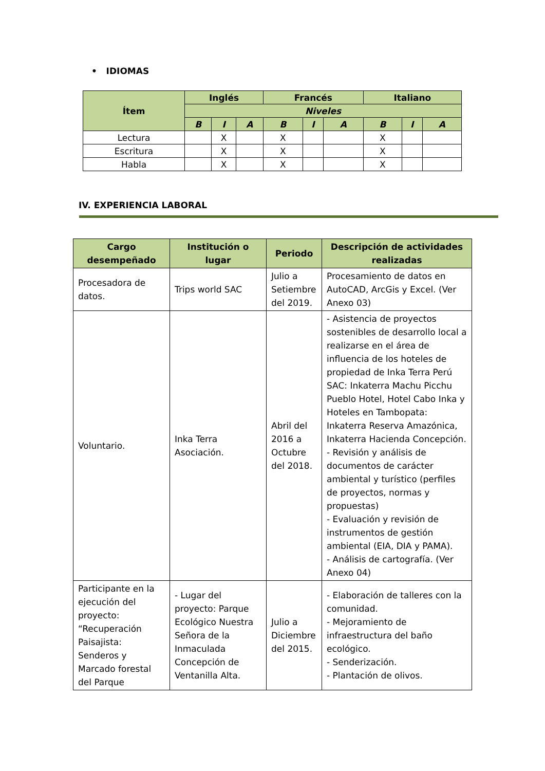• IDIOMAS
| Ítem | Inglés | | | Francés | | | Italiano | | |
| --- | --- | --- | --- | --- | --- | --- | --- | --- | --- |
| | Niveles | | | | | | | | |
| | B | I | A | B | I | A | B | I | A |
| Lectura | | X | | X | | | X | | |
| Escritura | | X | | X | | | X | | |
| Habla | | X | | X | | | X | | |
IV. EXPERIENCIA LABORAL
| Cargo desempeñado | Institución o lugar | Periodo | Descripción de actividades realizadas |
| --- | --- | --- | --- |
| Procesadora de datos. | Trips world SAC | Julio a Setiembre del 2019. | Procesamiento de datos en AutoCAD, ArcGis y Excel. (Ver Anexo 03) |
| Voluntario. | Inka Terra Asociación. | Abril del 2016 a Octubre del 2018. | - Asistencia de proyectos sostenibles de desarrollo local a realizarse en el área de influencia de los hoteles de propiedad de Inka Terra Perú SAC: Inkaterra Machu Picchu Pueblo Hotel, Hotel Cabo Inka y Hoteles en Tambopata: Inkaterra Reserva Amazónica, Inkaterra Hacienda Concepción. - Revisión y análisis de documentos de carácter ambiental y turístico (perfiles de proyectos, normas y propuestas) - Evaluación y revisión de instrumentos de gestión ambiental (EIA, DIA y PAMA). - Análisis de cartografía. (Ver Anexo 04) |
| Participante en la ejecución del proyecto: “Recuperación Paisajista: Senderos y Marcado forestal del Parque | - Lugar del proyecto: Parque Ecológico Nuestra Señora de la Inmaculada Concepción de Ventanilla Alta. | Julio a Diciembre del 2015. | - Elaboración de talleres con la comunidad. - Mejoramiento de infraestructura del baño ecológico. - Senderización. - Plantación de olivos. |